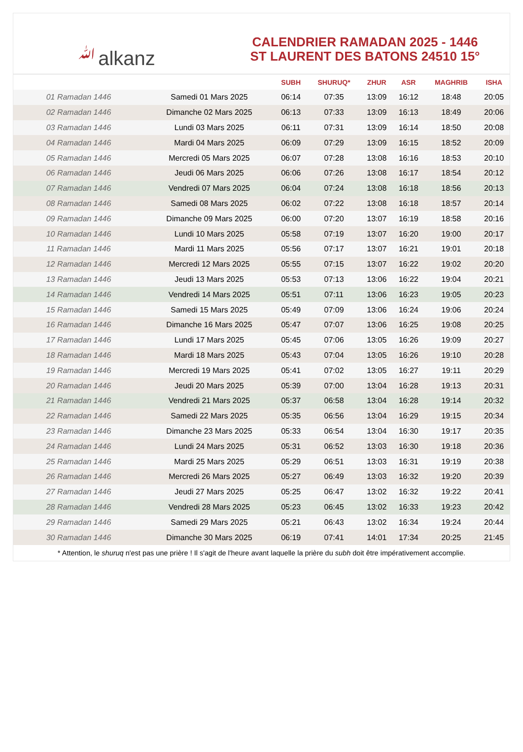ﷲalkanz
CALENDRIER RAMADAN 2025 - 1446
ST LAURENT DES BATONS 24510 15°
| | | SUBH | SHURUQ* | ZHUR | ASR | MAGHRIB | ISHA |
| --- | --- | --- | --- | --- | --- | --- | --- |
| 01 Ramadan 1446 | Samedi 01 Mars 2025 | 06:14 | 07:35 | 13:09 | 16:12 | 18:48 | 20:05 |
| 02 Ramadan 1446 | Dimanche 02 Mars 2025 | 06:13 | 07:33 | 13:09 | 16:13 | 18:49 | 20:06 |
| 03 Ramadan 1446 | Lundi 03 Mars 2025 | 06:11 | 07:31 | 13:09 | 16:14 | 18:50 | 20:08 |
| 04 Ramadan 1446 | Mardi 04 Mars 2025 | 06:09 | 07:29 | 13:09 | 16:15 | 18:52 | 20:09 |
| 05 Ramadan 1446 | Mercredi 05 Mars 2025 | 06:07 | 07:28 | 13:08 | 16:16 | 18:53 | 20:10 |
| 06 Ramadan 1446 | Jeudi 06 Mars 2025 | 06:06 | 07:26 | 13:08 | 16:17 | 18:54 | 20:12 |
| 07 Ramadan 1446 | Vendredi 07 Mars 2025 | 06:04 | 07:24 | 13:08 | 16:18 | 18:56 | 20:13 |
| 08 Ramadan 1446 | Samedi 08 Mars 2025 | 06:02 | 07:22 | 13:08 | 16:18 | 18:57 | 20:14 |
| 09 Ramadan 1446 | Dimanche 09 Mars 2025 | 06:00 | 07:20 | 13:07 | 16:19 | 18:58 | 20:16 |
| 10 Ramadan 1446 | Lundi 10 Mars 2025 | 05:58 | 07:19 | 13:07 | 16:20 | 19:00 | 20:17 |
| 11 Ramadan 1446 | Mardi 11 Mars 2025 | 05:56 | 07:17 | 13:07 | 16:21 | 19:01 | 20:18 |
| 12 Ramadan 1446 | Mercredi 12 Mars 2025 | 05:55 | 07:15 | 13:07 | 16:22 | 19:02 | 20:20 |
| 13 Ramadan 1446 | Jeudi 13 Mars 2025 | 05:53 | 07:13 | 13:06 | 16:22 | 19:04 | 20:21 |
| 14 Ramadan 1446 | Vendredi 14 Mars 2025 | 05:51 | 07:11 | 13:06 | 16:23 | 19:05 | 20:23 |
| 15 Ramadan 1446 | Samedi 15 Mars 2025 | 05:49 | 07:09 | 13:06 | 16:24 | 19:06 | 20:24 |
| 16 Ramadan 1446 | Dimanche 16 Mars 2025 | 05:47 | 07:07 | 13:06 | 16:25 | 19:08 | 20:25 |
| 17 Ramadan 1446 | Lundi 17 Mars 2025 | 05:45 | 07:06 | 13:05 | 16:26 | 19:09 | 20:27 |
| 18 Ramadan 1446 | Mardi 18 Mars 2025 | 05:43 | 07:04 | 13:05 | 16:26 | 19:10 | 20:28 |
| 19 Ramadan 1446 | Mercredi 19 Mars 2025 | 05:41 | 07:02 | 13:05 | 16:27 | 19:11 | 20:29 |
| 20 Ramadan 1446 | Jeudi 20 Mars 2025 | 05:39 | 07:00 | 13:04 | 16:28 | 19:13 | 20:31 |
| 21 Ramadan 1446 | Vendredi 21 Mars 2025 | 05:37 | 06:58 | 13:04 | 16:28 | 19:14 | 20:32 |
| 22 Ramadan 1446 | Samedi 22 Mars 2025 | 05:35 | 06:56 | 13:04 | 16:29 | 19:15 | 20:34 |
| 23 Ramadan 1446 | Dimanche 23 Mars 2025 | 05:33 | 06:54 | 13:04 | 16:30 | 19:17 | 20:35 |
| 24 Ramadan 1446 | Lundi 24 Mars 2025 | 05:31 | 06:52 | 13:03 | 16:30 | 19:18 | 20:36 |
| 25 Ramadan 1446 | Mardi 25 Mars 2025 | 05:29 | 06:51 | 13:03 | 16:31 | 19:19 | 20:38 |
| 26 Ramadan 1446 | Mercredi 26 Mars 2025 | 05:27 | 06:49 | 13:03 | 16:32 | 19:20 | 20:39 |
| 27 Ramadan 1446 | Jeudi 27 Mars 2025 | 05:25 | 06:47 | 13:02 | 16:32 | 19:22 | 20:41 |
| 28 Ramadan 1446 | Vendredi 28 Mars 2025 | 05:23 | 06:45 | 13:02 | 16:33 | 19:23 | 20:42 |
| 29 Ramadan 1446 | Samedi 29 Mars 2025 | 05:21 | 06:43 | 13:02 | 16:34 | 19:24 | 20:44 |
| 30 Ramadan 1446 | Dimanche 30 Mars 2025 | 06:19 | 07:41 | 14:01 | 17:34 | 20:25 | 21:45 |
* Attention, le shuruq n'est pas une prière ! Il s'agit de l'heure avant laquelle la prière du subh doit être impérativement accomplie.